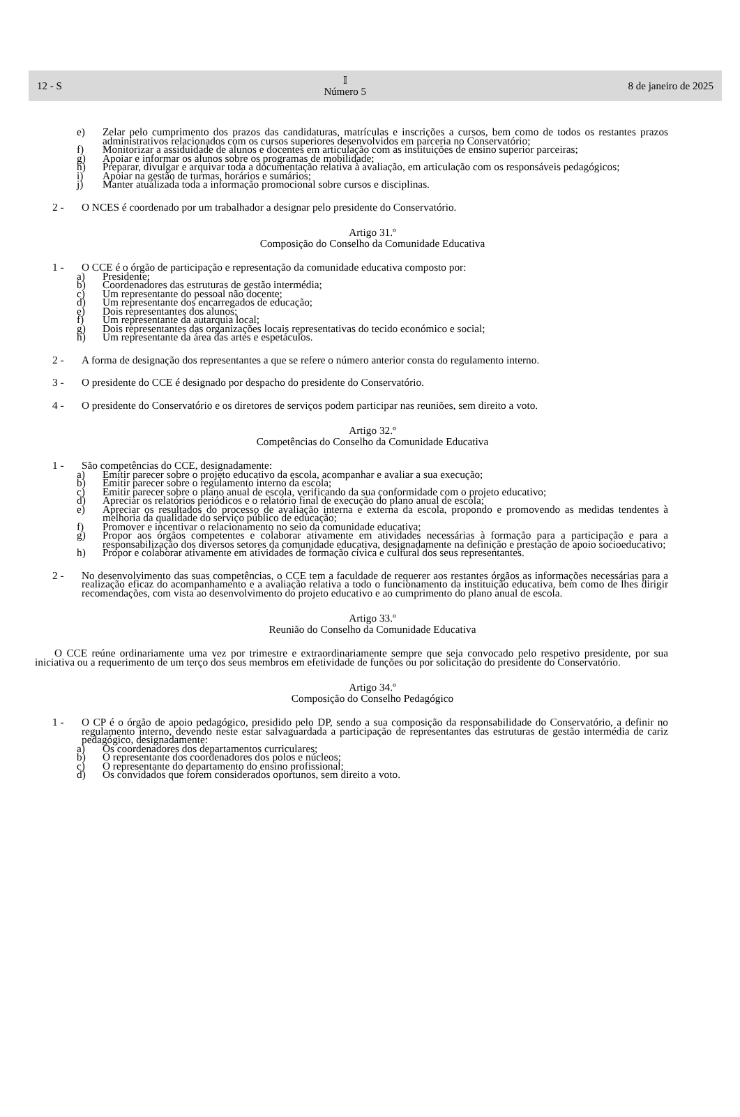12 - S 𝕀
Número 5 8 de janeiro de 2025
e) Zelar pelo cumprimento dos prazos das candidaturas, matrículas e inscrições a cursos, bem como de todos os restantes prazos administrativos relacionados com os cursos superiores desenvolvidos em parceria no Conservatório;
f) Monitorizar a assiduidade de alunos e docentes em articulação com as instituições de ensino superior parceiras;
g) Apoiar e informar os alunos sobre os programas de mobilidade;
h) Preparar, divulgar e arquivar toda a documentação relativa à avaliação, em articulação com os responsáveis pedagógicos;
i) Apoiar na gestão de turmas, horários e sumários;
j) Manter atualizada toda a informação promocional sobre cursos e disciplinas.
2 - O NCES é coordenado por um trabalhador a designar pelo presidente do Conservatório.
Artigo 31.º
Composição do Conselho da Comunidade Educativa
1 - O CCE é o órgão de participação e representação da comunidade educativa composto por:
a) Presidente;
b) Coordenadores das estruturas de gestão intermédia;
c) Um representante do pessoal não docente;
d) Um representante dos encarregados de educação;
e) Dois representantes dos alunos;
f) Um representante da autarquia local;
g) Dois representantes das organizações locais representativas do tecido económico e social;
h) Um representante da área das artes e espetáculos.
2 - A forma de designação dos representantes a que se refere o número anterior consta do regulamento interno.
3 - O presidente do CCE é designado por despacho do presidente do Conservatório.
4 - O presidente do Conservatório e os diretores de serviços podem participar nas reuniões, sem direito a voto.
Artigo 32.º
Competências do Conselho da Comunidade Educativa
1 - São competências do CCE, designadamente:
a) Emitir parecer sobre o projeto educativo da escola, acompanhar e avaliar a sua execução;
b) Emitir parecer sobre o regulamento interno da escola;
c) Emitir parecer sobre o plano anual de escola, verificando da sua conformidade com o projeto educativo;
d) Apreciar os relatórios periódicos e o relatório final de execução do plano anual de escola;
e) Apreciar os resultados do processo de avaliação interna e externa da escola, propondo e promovendo as medidas tendentes à melhoria da qualidade do serviço público de educação;
f) Promover e incentivar o relacionamento no seio da comunidade educativa;
g) Propor aos órgãos competentes e colaborar ativamente em atividades necessárias à formação para a participação e para a responsabilização dos diversos setores da comunidade educativa, designadamente na definição e prestação de apoio socioeducativo;
h) Propor e colaborar ativamente em atividades de formação cívica e cultural dos seus representantes.
2 - No desenvolvimento das suas competências, o CCE tem a faculdade de requerer aos restantes órgãos as informações necessárias para a realização eficaz do acompanhamento e a avaliação relativa a todo o funcionamento da instituição educativa, bem como de lhes dirigir recomendações, com vista ao desenvolvimento do projeto educativo e ao cumprimento do plano anual de escola.
Artigo 33.º
Reunião do Conselho da Comunidade Educativa
O CCE reúne ordinariamente uma vez por trimestre e extraordinariamente sempre que seja convocado pelo respetivo presidente, por sua iniciativa ou a requerimento de um terço dos seus membros em efetividade de funções ou por solicitação do presidente do Conservatório.
Artigo 34.º
Composição do Conselho Pedagógico
1 - O CP é o órgão de apoio pedagógico, presidido pelo DP, sendo a sua composição da responsabilidade do Conservatório, a definir no regulamento interno, devendo neste estar salvaguardada a participação de representantes das estruturas de gestão intermédia de cariz pedagógico, designadamente:
a) Os coordenadores dos departamentos curriculares;
b) O representante dos coordenadores dos polos e núcleos;
c) O representante do departamento do ensino profissional;
d) Os convidados que forem considerados oportunos, sem direito a voto.